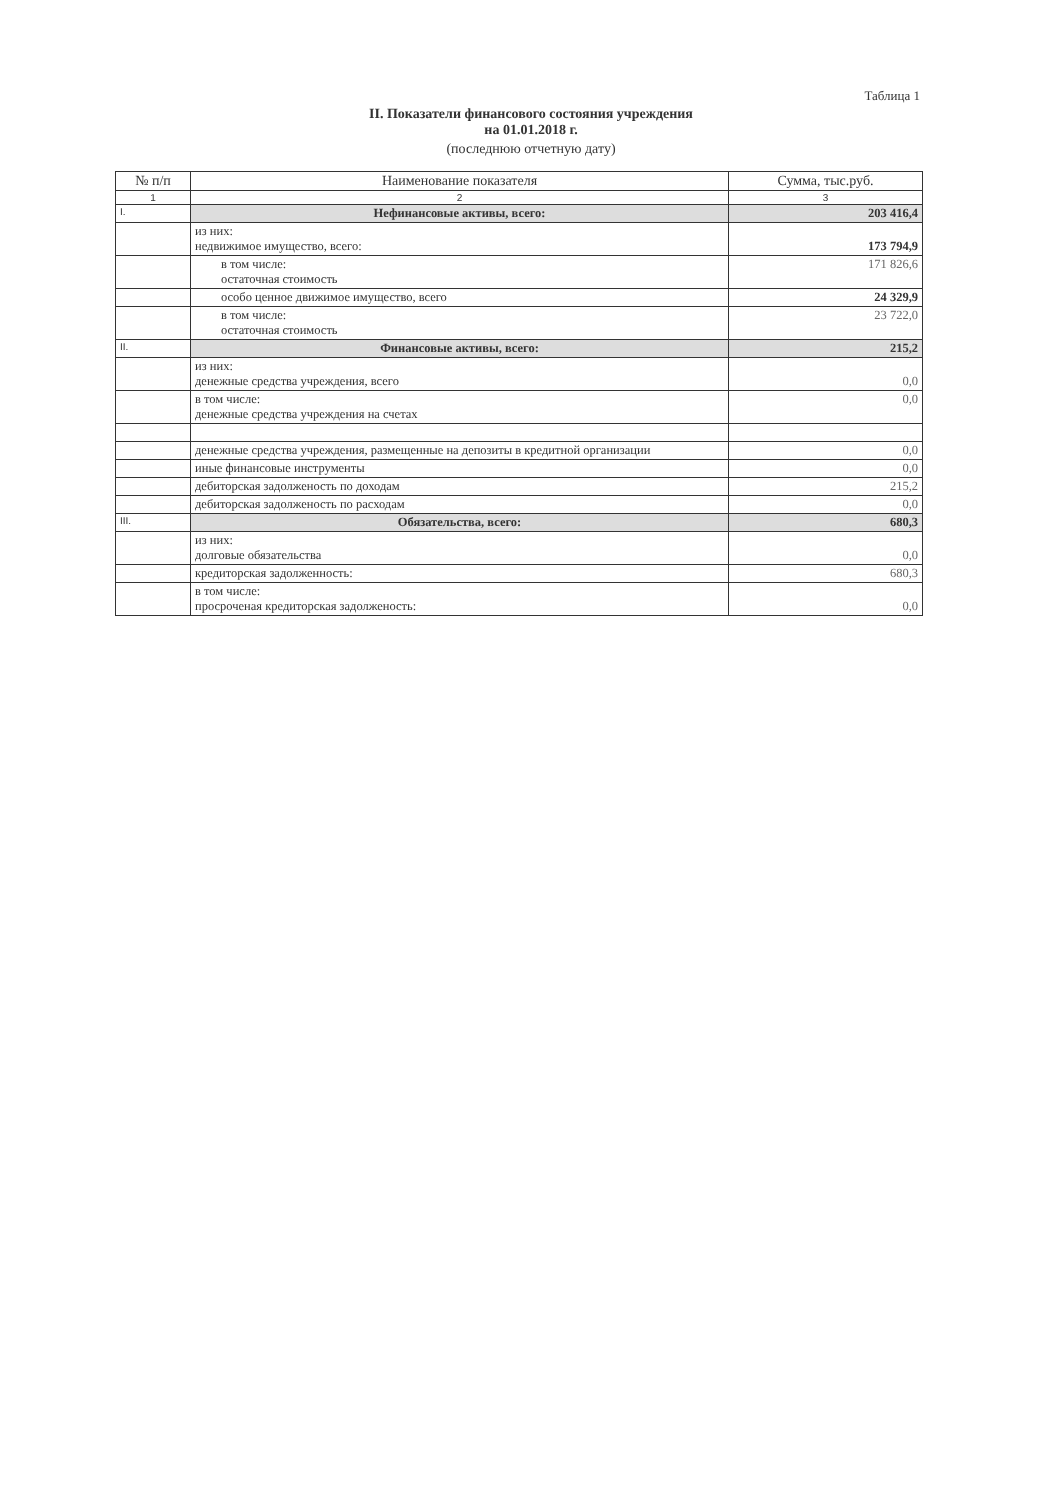Таблица 1
II. Показатели финансового состояния учреждения
на 01.01.2018 г.
(последнюю отчетную дату)
| № п/п | Наименование показателя | Сумма, тыс.руб. |
| --- | --- | --- |
| 1 | 2 | 3 |
| I. | Нефинансовые активы, всего: | 203 416,4 |
| | из них: недвижимое имущество, всего: | 173 794,9 |
| | в том числе: остаточная стоимость | 171 826,6 |
| | особо ценное движимое имущество, всего | 24 329,9 |
| | в том числе: остаточная стоимость | 23 722,0 |
| II. | Финансовые активы, всего: | 215,2 |
| | из них: денежные средства учреждения, всего | 0,0 |
| | в том числе: денежные средства учреждения на счетах | 0,0 |
| | денежные средства учреждения, размещенные на депозиты в кредитной организации | 0,0 |
| | иные финансовые инструменты | 0,0 |
| | дебиторская задолженость по доходам | 215,2 |
| | дебиторская задолженость по расходам | 0,0 |
| III. | Обязательства, всего: | 680,3 |
| | из них: долговые обязательства | 0,0 |
| | кредиторская задолженность: | 680,3 |
| | в том числе: просроченая кредиторская задолженость: | 0,0 |